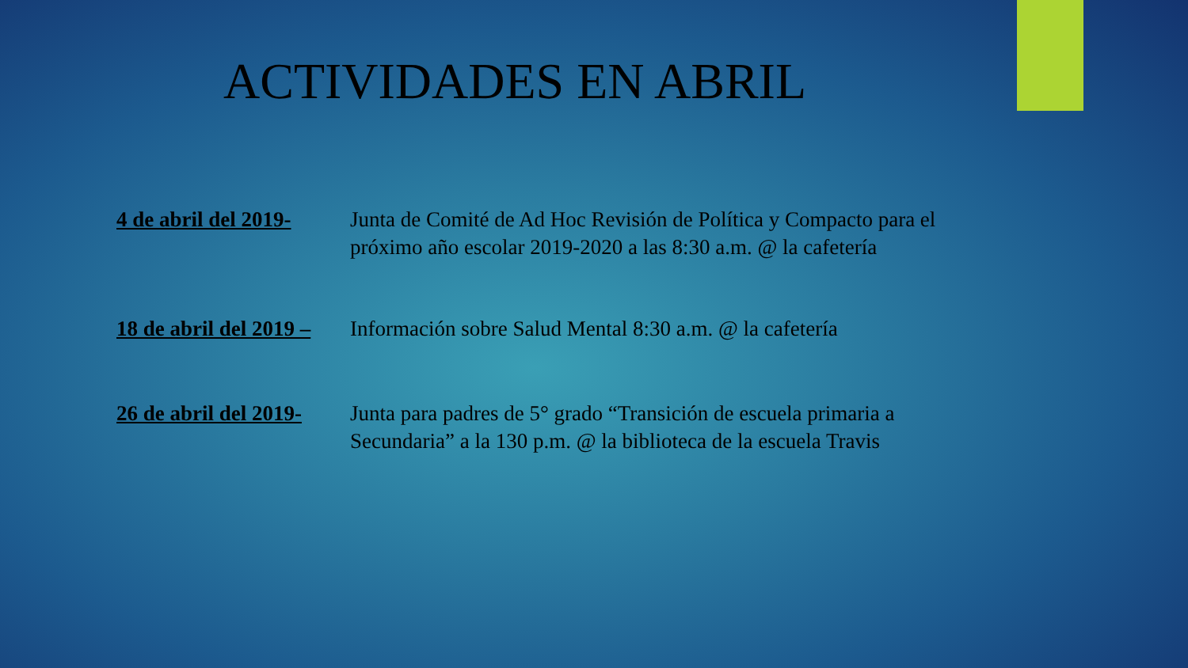ACTIVIDADES EN ABRIL
4 de abril del 2019-
Junta de Comité de Ad Hoc Revisión de Política y Compacto para el próximo año escolar 2019-2020 a las 8:30 a.m. @ la cafetería
18 de abril del 2019 –
Información sobre Salud Mental 8:30 a.m. @ la cafetería
26 de abril del 2019-
Junta para padres de 5° grado “Transición de escuela primaria a Secundaria” a la 130 p.m. @ la biblioteca de la escuela Travis